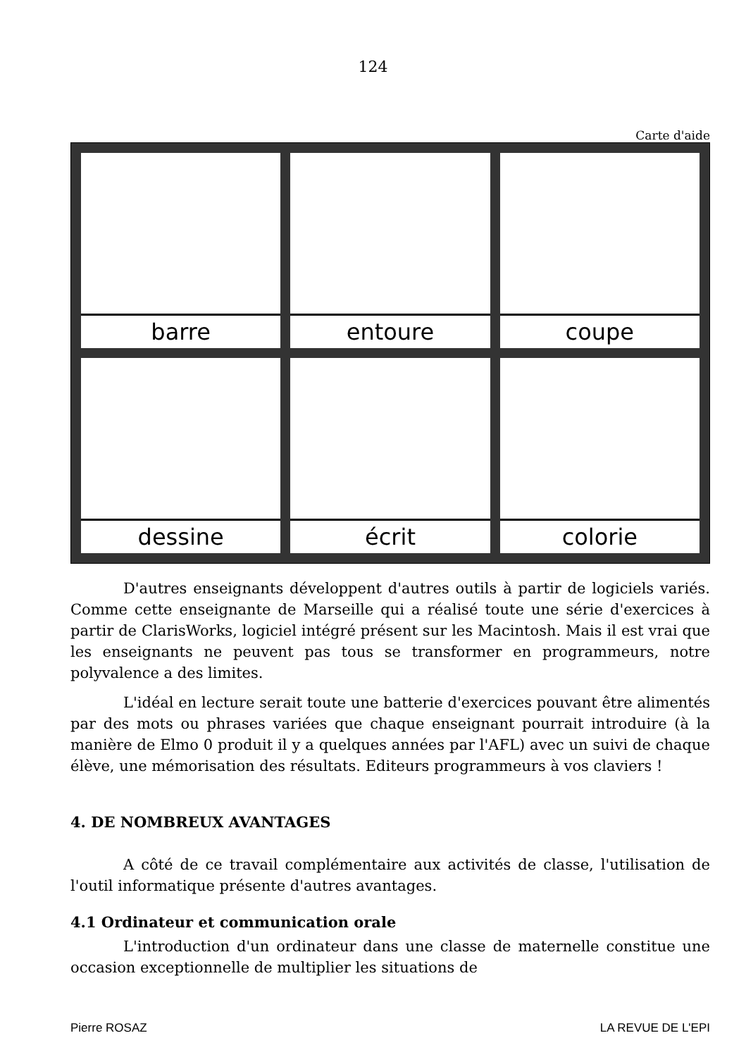124
Carte d'aide
barre
entoure
coupe
dessine
écrit
colorie
D'autres enseignants développent d'autres outils à partir de logiciels variés. Comme cette enseignante de Marseille qui a réalisé toute une série d'exercices à partir de ClarisWorks, logiciel intégré présent sur les Macintosh. Mais il est vrai que les enseignants ne peuvent pas tous se transformer en programmeurs, notre polyvalence a des limites.
L'idéal en lecture serait toute une batterie d'exercices pouvant être alimentés par des mots ou phrases variées que chaque enseignant pourrait introduire (à la manière de Elmo 0 produit il y a quelques années par l'AFL) avec un suivi de chaque élève, une mémorisation des résultats. Editeurs programmeurs à vos claviers !
4. DE NOMBREUX AVANTAGES
A côté de ce travail complémentaire aux activités de classe, l'utilisation de l'outil informatique présente d'autres avantages.
4.1 Ordinateur et communication orale
L'introduction d'un ordinateur dans une classe de maternelle constitue une occasion exceptionnelle de multiplier les situations de
Pierre ROSAZ LA REVUE DE L'EPI